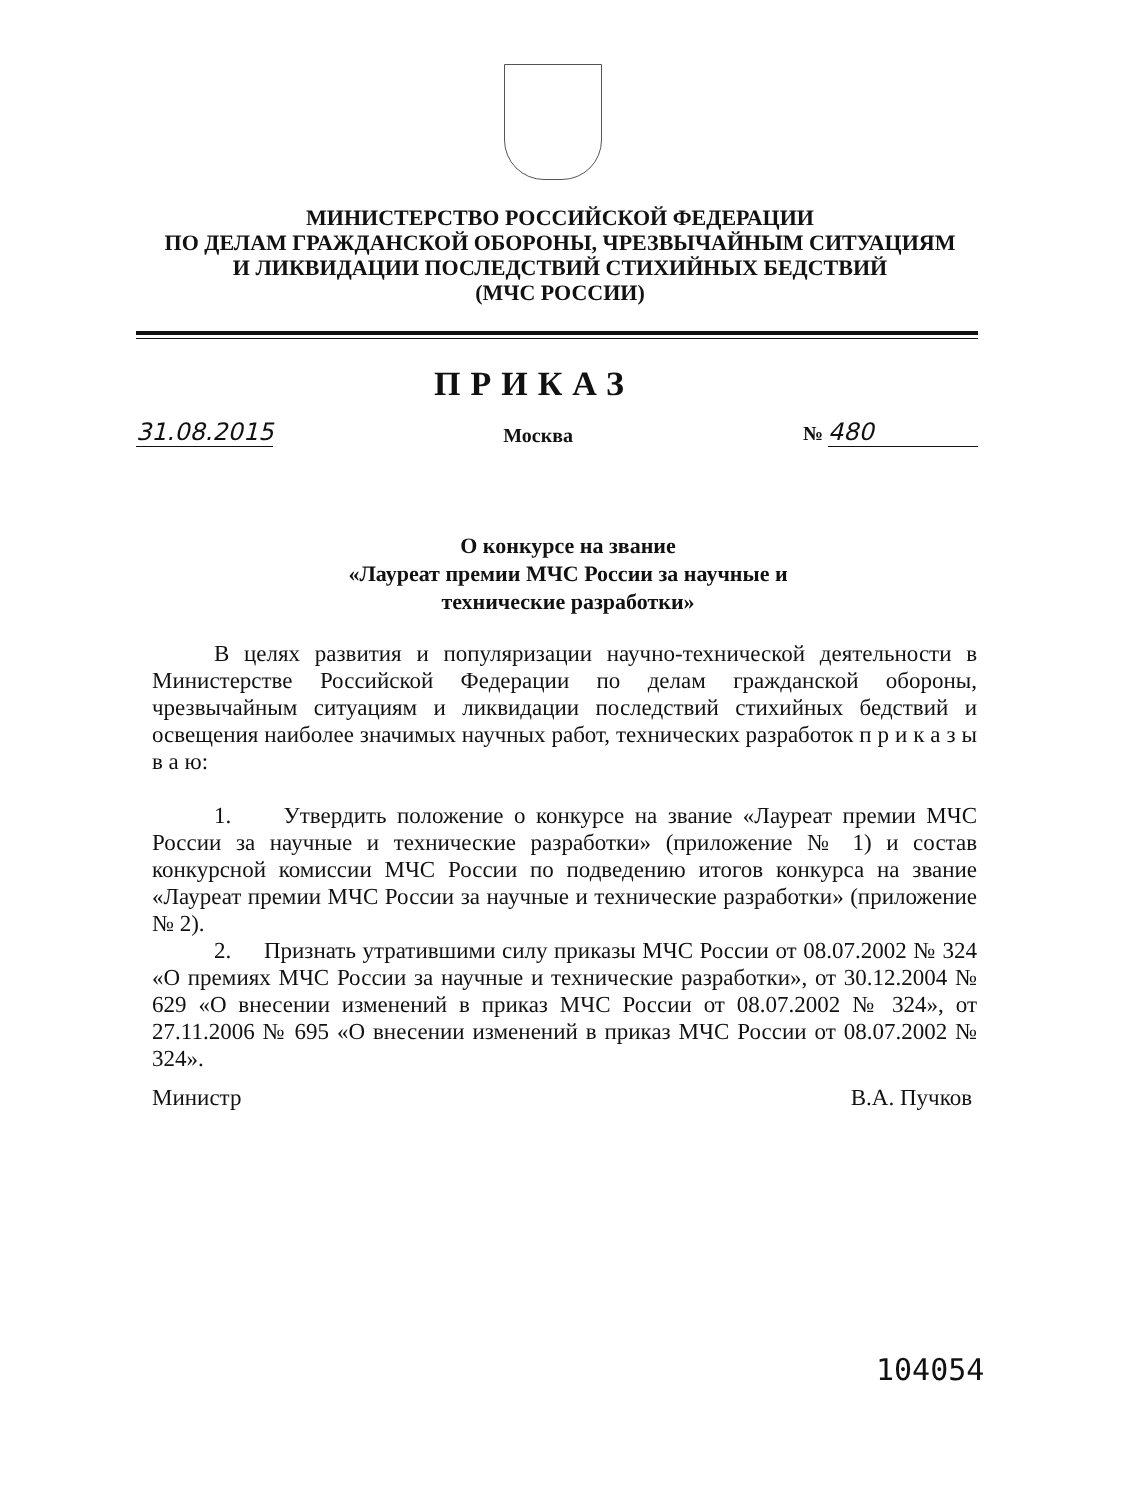МИНИСТЕРСТВО РОССИЙСКОЙ ФЕДЕРАЦИИ
ПО ДЕЛАМ ГРАЖДАНСКОЙ ОБОРОНЫ, ЧРЕЗВЫЧАЙНЫМ СИТУАЦИЯМ
И ЛИКВИДАЦИИ ПОСЛЕДСТВИЙ СТИХИЙНЫХ БЕДСТВИЙ
(МЧС РОССИИ)
ПРИКАЗ
31.08.2015 Москва № 480
О конкурсе на звание
«Лауреат премии МЧС России за научные и
технические разработки»
В целях развития и популяризации научно-технической деятельности в Министерстве Российской Федерации по делам гражданской обороны, чрезвычайным ситуациям и ликвидации последствий стихийных бедствий и освещения наиболее значимых научных работ, технических разработок п р и к а з ы в а ю:
1. Утвердить положение о конкурсе на звание «Лауреат премии МЧС России за научные и технические разработки» (приложение № 1) и состав конкурсной комиссии МЧС России по подведению итогов конкурса на звание «Лауреат премии МЧС России за научные и технические разработки» (приложение № 2).
2. Признать утратившими силу приказы МЧС России от 08.07.2002 № 324 «О премиях МЧС России за научные и технические разработки», от 30.12.2004 № 629 «О внесении изменений в приказ МЧС России от 08.07.2002 № 324», от 27.11.2006 № 695 «О внесении изменений в приказ МЧС России от 08.07.2002 № 324».
Министр В.А. Пучков
104054